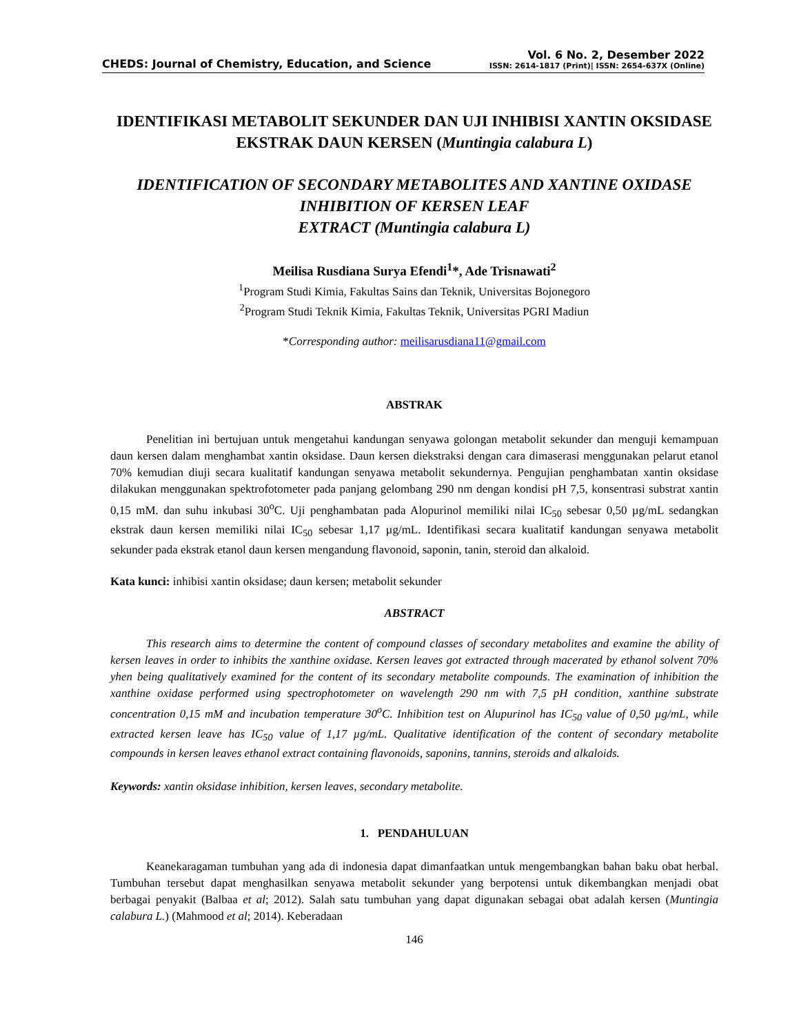CHEDS: Journal of Chemistry, Education, and Science
Vol. 6 No. 2, Desember 2022
ISSN: 2614-1817 (Print)| ISSN: 2654-637X (Online)
IDENTIFIKASI METABOLIT SEKUNDER DAN UJI INHIBISI XANTIN OKSIDASE EKSTRAK DAUN KERSEN (Muntingia calabura L)
IDENTIFICATION OF SECONDARY METABOLITES AND XANTINE OXIDASE INHIBITION OF KERSEN LEAF
EXTRACT (Muntingia calabura L)
Meilisa Rusdiana Surya Efendi<sup>1</sup>*, Ade Trisnawati<sup>2</sup>
<sup>1</sup> Program Studi Kimia, Fakultas Sains dan Teknik, Universitas Bojonegoro
<sup>2</sup> Program Studi Teknik Kimia, Fakultas Teknik, Universitas PGRI Madiun
*Corresponding author: meilisarusdiana11@gmail.com
ABSTRAK
Penelitian ini bertujuan untuk mengetahui kandungan senyawa golongan metabolit sekunder dan menguji kemampuan daun kersen dalam menghambat xantin oksidase. Daun kersen diekstraksi dengan cara dimaserasi menggunakan pelarut etanol 70% kemudian diuji secara kualitatif kandungan senyawa metabolit sekundernya. Pengujian penghambatan xantin oksidase dilakukan menggunakan spektrofotometer pada panjang gelombang 290 nm dengan kondisi pH 7,5, konsentrasi substrat xantin 0,15 mM. dan suhu inkubasi 30<sup>o</sup>C. Uji penghambatan pada Alopurinol memiliki nilai IC<sub>50</sub> sebesar 0,50 µg/mL sedangkan ekstrak daun kersen memiliki nilai IC<sub>50</sub> sebesar 1,17 µg/mL. Identifikasi secara kualitatif kandungan senyawa metabolit sekunder pada ekstrak etanol daun kersen mengandung flavonoid, saponin, tanin, steroid dan alkaloid.
Kata kunci: inhibisi xantin oksidase; daun kersen; metabolit sekunder
ABSTRACT
This research aims to determine the content of compound classes of secondary metabolites and examine the ability of kersen leaves in order to inhibits the xanthine oxidase. Kersen leaves got extracted through macerated by ethanol solvent 70% yhen being qualitatively examined for the content of its secondary metabolite compounds. The examination of inhibition the xanthine oxidase performed using spectrophotometer on wavelength 290 nm with 7,5 pH condition, xanthine substrate concentration 0,15 mM and incubation temperature 30<sup>o</sup>C. Inhibition test on Alupurinol has IC<sub>50</sub> value of 0,50 µg/mL, while extracted kersen leave has IC<sub>50</sub> value of 1,17 µg/mL. Qualitative identification of the content of secondary metabolite compounds in kersen leaves ethanol extract containing flavonoids, saponins, tannins, steroids and alkaloids.
Keywords: xantin oksidase inhibition, kersen leaves, secondary metabolite.
1. PENDAHULUAN
Keanekaragaman tumbuhan yang ada di indonesia dapat dimanfaatkan untuk mengembangkan bahan baku obat herbal. Tumbuhan tersebut dapat menghasilkan senyawa metabolit sekunder yang berpotensi untuk dikembangkan menjadi obat berbagai penyakit (Balbaa et al; 2012). Salah satu tumbuhan yang dapat digunakan sebagai obat adalah kersen (Muntingia calabura L.) (Mahmood et al; 2014). Keberadaan
146